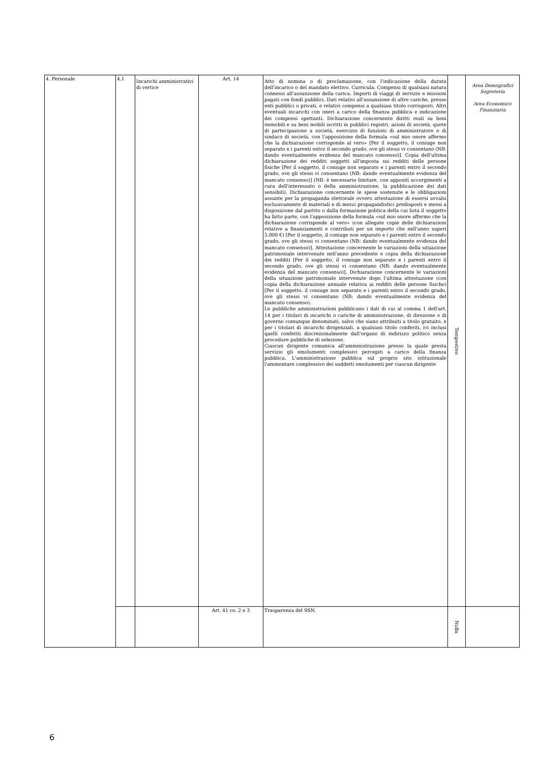| 4. Personale | 4.1 | Incarichi amministrativi di vertice | Art. 14 | Atto di nomina o di proclamazione, con l'indicazione della durata dell'incarico o del mandato elettivo. Curricula. Compensi di qualsiasi natura connessi all'assunzione della carica. Importi di viaggi di servizio e missioni pagati con fondi pubblici. Dati relativi all'assunzione di altre cariche, presso enti pubblici o privati, e relativi compensi a qualsiasi titolo corrisposti. Altri eventuali incarichi con oneri a carico della finanza pubblica e indicazione dei compensi spettanti. Dichiarazione concernente diritti reali su beni immobili e su beni mobili iscritti in pubblici registri, azioni di società, quote di partecipazione a società, esercizio di funzioni di amministratore o di sindaco di società, con l'apposizione della formula «sul mio onore affermo che la dichiarazione corrisponde al vero» [Per il soggetto, il coniuge non separato e i parenti entro il secondo grado, ove gli stessi vi consentano (NB: dando eventualmente evidenza del mancato consenso)]. Copia dell'ultima dichiarazione dei redditi soggetti all'imposta sui redditi delle persone fisiche [Per il soggetto, il coniuge non separato e i parenti entro il secondo grado, ove gli stessi vi consentano (NB: dando eventualmente evidenza del mancato consenso)] (NB: è necessario limitare, con appositi accorgimenti a cura dell'interessato o della amministrazione, la pubblicazione dei dati sensibili). Dichiarazione concernente le spese sostenute e le obbligazioni assunte per la propaganda elettorale ovvero attestazione di essersi avvalsi esclusivamente di materiali e di mezzi propagandistici predisposti e messi a disposizione dal partito o dalla formazione politica della cui lista il soggetto ha fatto parte, con l'apposizione della formula «sul mio onore affermo che la dichiarazione corrisponde al vero» (con allegate copie delle dichiarazioni relative a finanziamenti e contributi per un importo che nell'anno superi 5.000 €) [Per il soggetto, il coniuge non separato e i parenti entro il secondo grado, ove gli stessi vi consentano (NB: dando eventualmente evidenza del mancato consenso)]. Attestazione concernente le variazioni della situazione patrimoniale intervenute nell'anno precedente e copia della dichiarazione dei redditi [Per il soggetto, il coniuge non separato e i parenti entro il secondo grado, ove gli stessi vi consentano (NB: dando eventualmente evidenza del mancato consenso)]. Dichiarazione concernente le variazioni della situazione patrimoniale intervenute dopo l'ultima attestazione (con copia della dichiarazione annuale relativa ai redditi delle persone fisiche) [Per il soggetto, il coniuge non separato e i parenti entro il secondo grado, ove gli stessi vi consentano (NB: dando eventualmente evidenza del mancato consenso). Le pubbliche amministrazioni pubblicano i dati di cui al comma 1 dell'art. 14 per i titolari di incarichi o cariche di amministrazione, di direzione o di governo comunque denominati, salvo che siano attribuiti a titolo gratuito, e per i titolari di incarichi dirigenziali, a qualsiasi titolo conferiti, ivi inclusi quelli conferiti discrezionalmente dall'organo di indirizzo politico senza procedure pubbliche di selezione. Ciascun dirigente comunica all'amministrazione presso la quale presta servizio gli emolumenti complessivi percepiti a carico della finanza pubblica. L'amministrazione pubblica sul proprio sito istituzionale l'ammontare complessivo dei suddetti emolumenti per ciascun dirigente | Tempestivo | Area Demografici Segreteria Area Economico Finanziaria |
| | | | Art. 41 co. 2 e 3 | Trasparenza del SSN. | Nulla | |
6